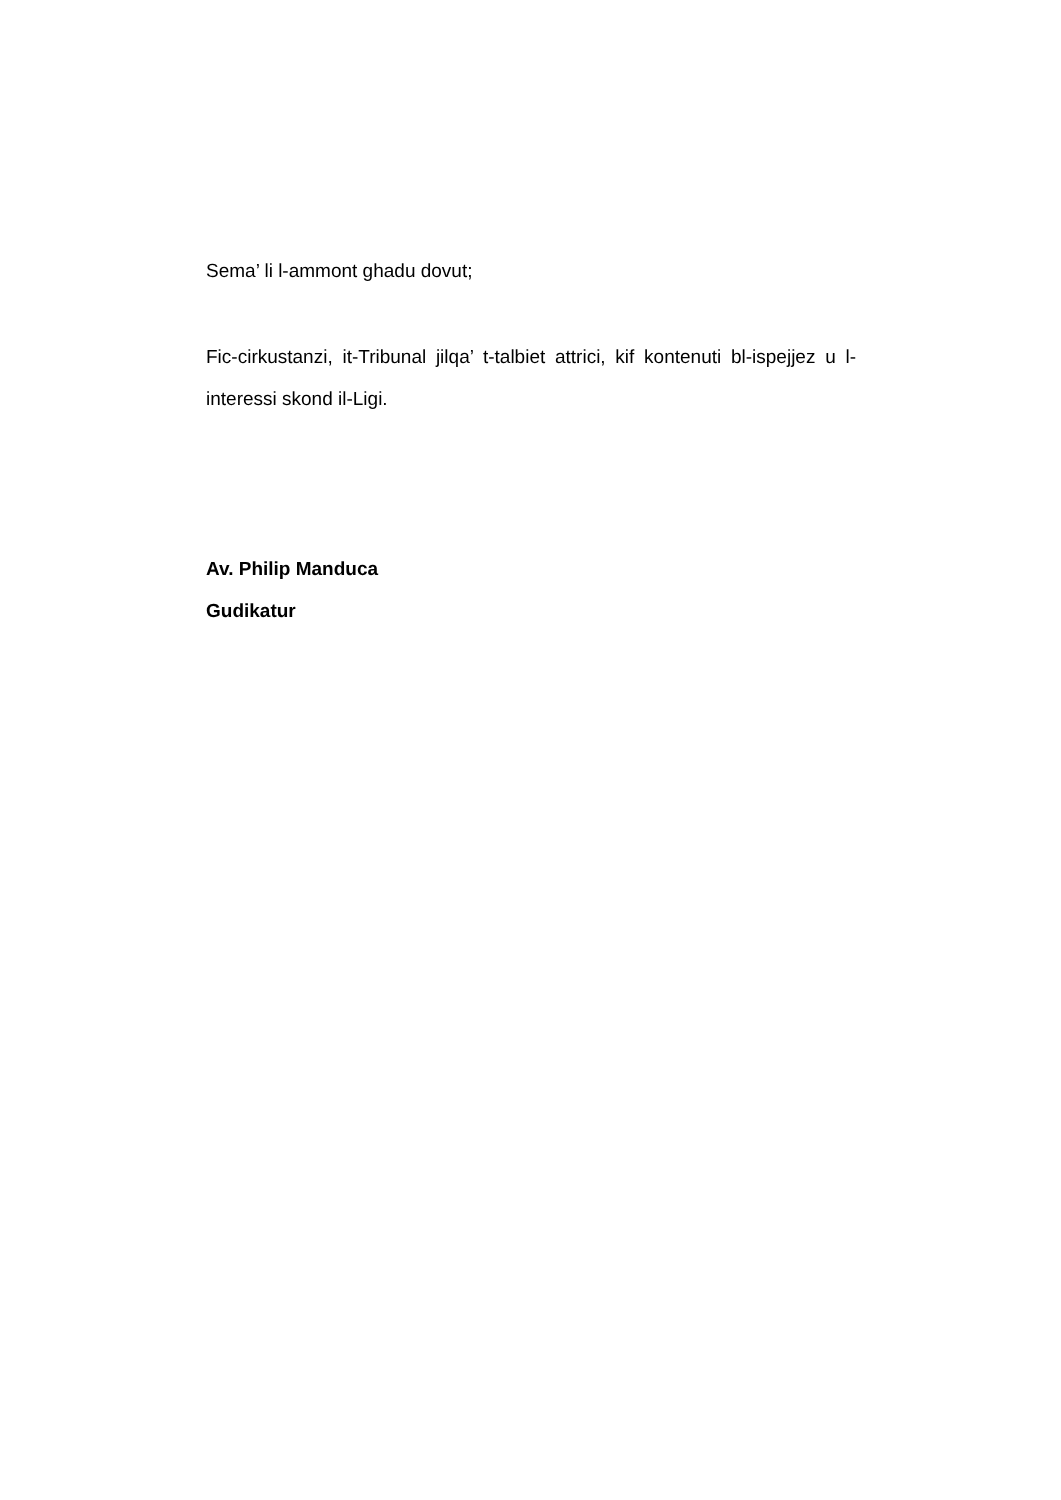Sema’ li l-ammont ghadu dovut;
Fic-cirkustanzi, it-Tribunal jilqa’ t-talbiet attrici, kif kontenuti bl-ispejjez u l-interessi skond il-Ligi.
Av. Philip Manduca
Gudikatur